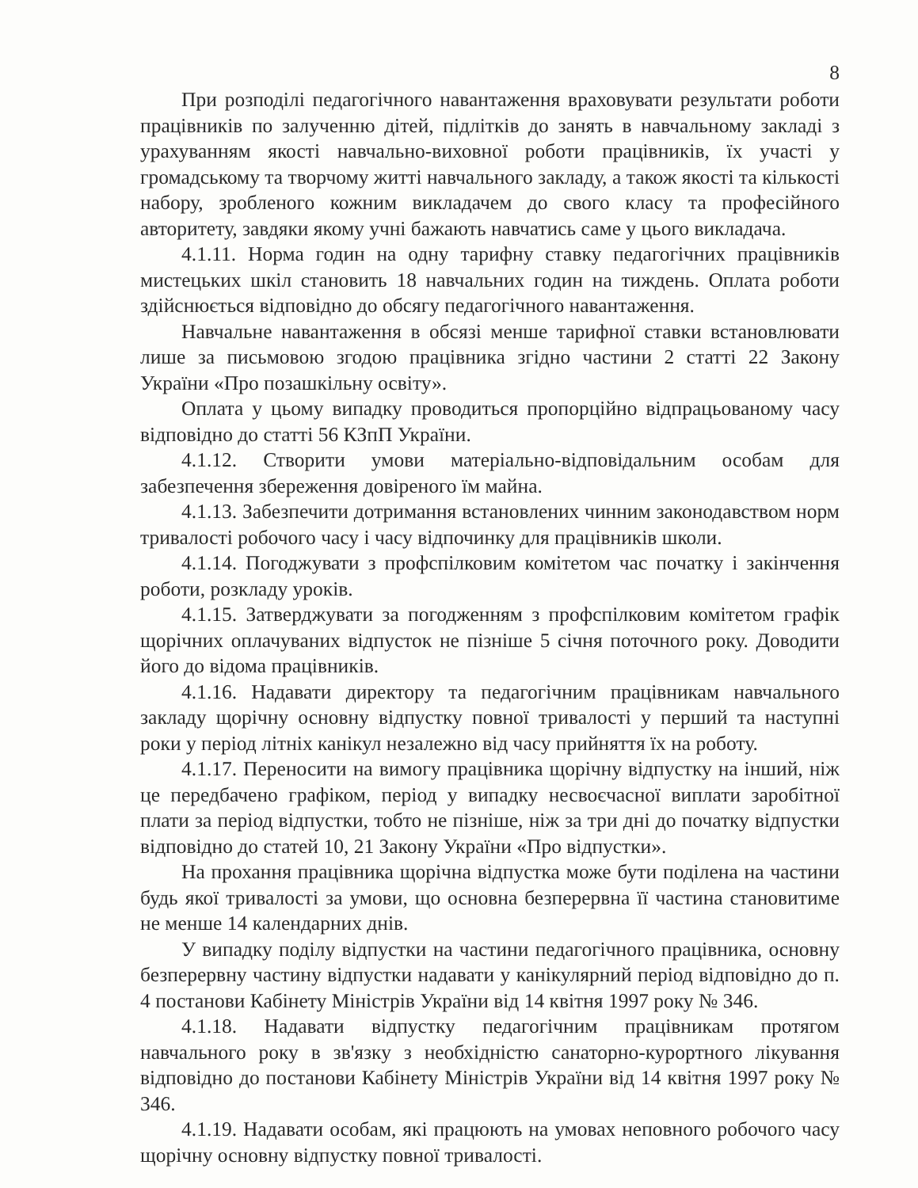8
При розподілі педагогічного навантаження враховувати результати роботи працівників по залученню дітей, підлітків до занять в навчальному закладі з урахуванням якості навчально-виховної роботи працівників, їх участі у громадському та творчому житті навчального закладу, а також якості та кількості набору, зробленого кожним викладачем до свого класу та професійного авторитету, завдяки якому учні бажають навчатись саме у цього викладача.
4.1.11. Норма годин на одну тарифну ставку педагогічних працівників мистецьких шкіл становить 18 навчальних годин на тиждень. Оплата роботи здійснюється відповідно до обсягу педагогічного навантаження.
Навчальне навантаження в обсязі менше тарифної ставки встановлювати лише за письмовою згодою працівника згідно частини 2 статті 22 Закону України «Про позашкільну освіту».
Оплата у цьому випадку проводиться пропорційно відпрацьованому часу відповідно до статті 56 КЗпП України.
4.1.12. Створити умови матеріально-відповідальним особам для забезпечення збереження довіреного їм майна.
4.1.13. Забезпечити дотримання встановлених чинним законодавством норм тривалості робочого часу і часу відпочинку для працівників школи.
4.1.14. Погоджувати з профспілковим комітетом час початку і закінчення роботи, розкладу уроків.
4.1.15. Затверджувати за погодженням з профспілковим комітетом графік щорічних оплачуваних відпусток не пізніше 5 січня поточного року. Доводити його до відома працівників.
4.1.16. Надавати директору та педагогічним працівникам навчального закладу щорічну основну відпустку повної тривалості у перший та наступні роки у період літніх канікул незалежно від часу прийняття їх на роботу.
4.1.17. Переносити на вимогу працівника щорічну відпустку на інший, ніж це передбачено графіком, період у випадку несвоєчасної виплати заробітної плати за період відпустки, тобто не пізніше, ніж за три дні до початку відпустки відповідно до статей 10, 21 Закону України «Про відпустки».
На прохання працівника щорічна відпустка може бути поділена на частини будь якої тривалості за умови, що основна безперервна її частина становитиме не менше 14 календарних днів.
У випадку поділу відпустки на частини педагогічного працівника, основну безперервну частину відпустки надавати у канікулярний період відповідно до п. 4 постанови Кабінету Міністрів України від 14 квітня 1997 року № 346.
4.1.18. Надавати відпустку педагогічним працівникам протягом навчального року в зв'язку з необхідністю санаторно-курортного лікування відповідно до постанови Кабінету Міністрів України від 14 квітня 1997 року № 346.
4.1.19. Надавати особам, які працюють на умовах неповного робочого часу щорічну основну відпустку повної тривалості.